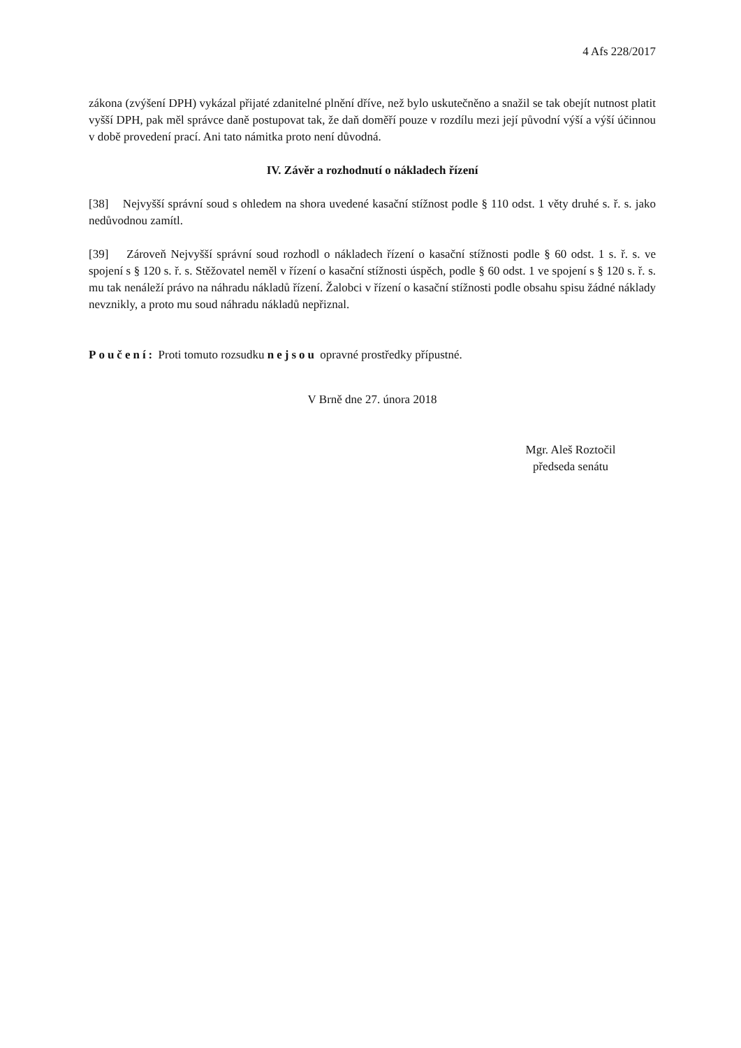4 Afs 228/2017
zákona (zvýšení DPH) vykázal přijaté zdanitelné plnění dříve, než bylo uskutečněno a snažil se tak obejít nutnost platit vyšší DPH, pak měl správce daně postupovat tak, že daň doměří pouze v rozdílu mezi její původní výší a výší účinnou v době provedení prací. Ani tato námitka proto není důvodná.
IV. Závěr a rozhodnutí o nákladech řízení
[38] Nejvyšší správní soud s ohledem na shora uvedené kasační stížnost podle § 110 odst. 1 věty druhé s. ř. s. jako nedůvodnou zamítl.
[39] Zároveň Nejvyšší správní soud rozhodl o nákladech řízení o kasační stížnosti podle § 60 odst. 1 s. ř. s. ve spojení s § 120 s. ř. s. Stěžovatel neměl v řízení o kasační stížnosti úspěch, podle § 60 odst. 1 ve spojení s § 120 s. ř. s. mu tak nenáleží právo na náhradu nákladů řízení. Žalobci v řízení o kasační stížnosti podle obsahu spisu žádné náklady nevznikly, a proto mu soud náhradu nákladů nepřiznal.
Poučení: Proti tomuto rozsudku nejsou opravné prostředky přípustné.
V Brně dne 27. února 2018
Mgr. Aleš Roztočil
předseda senátu